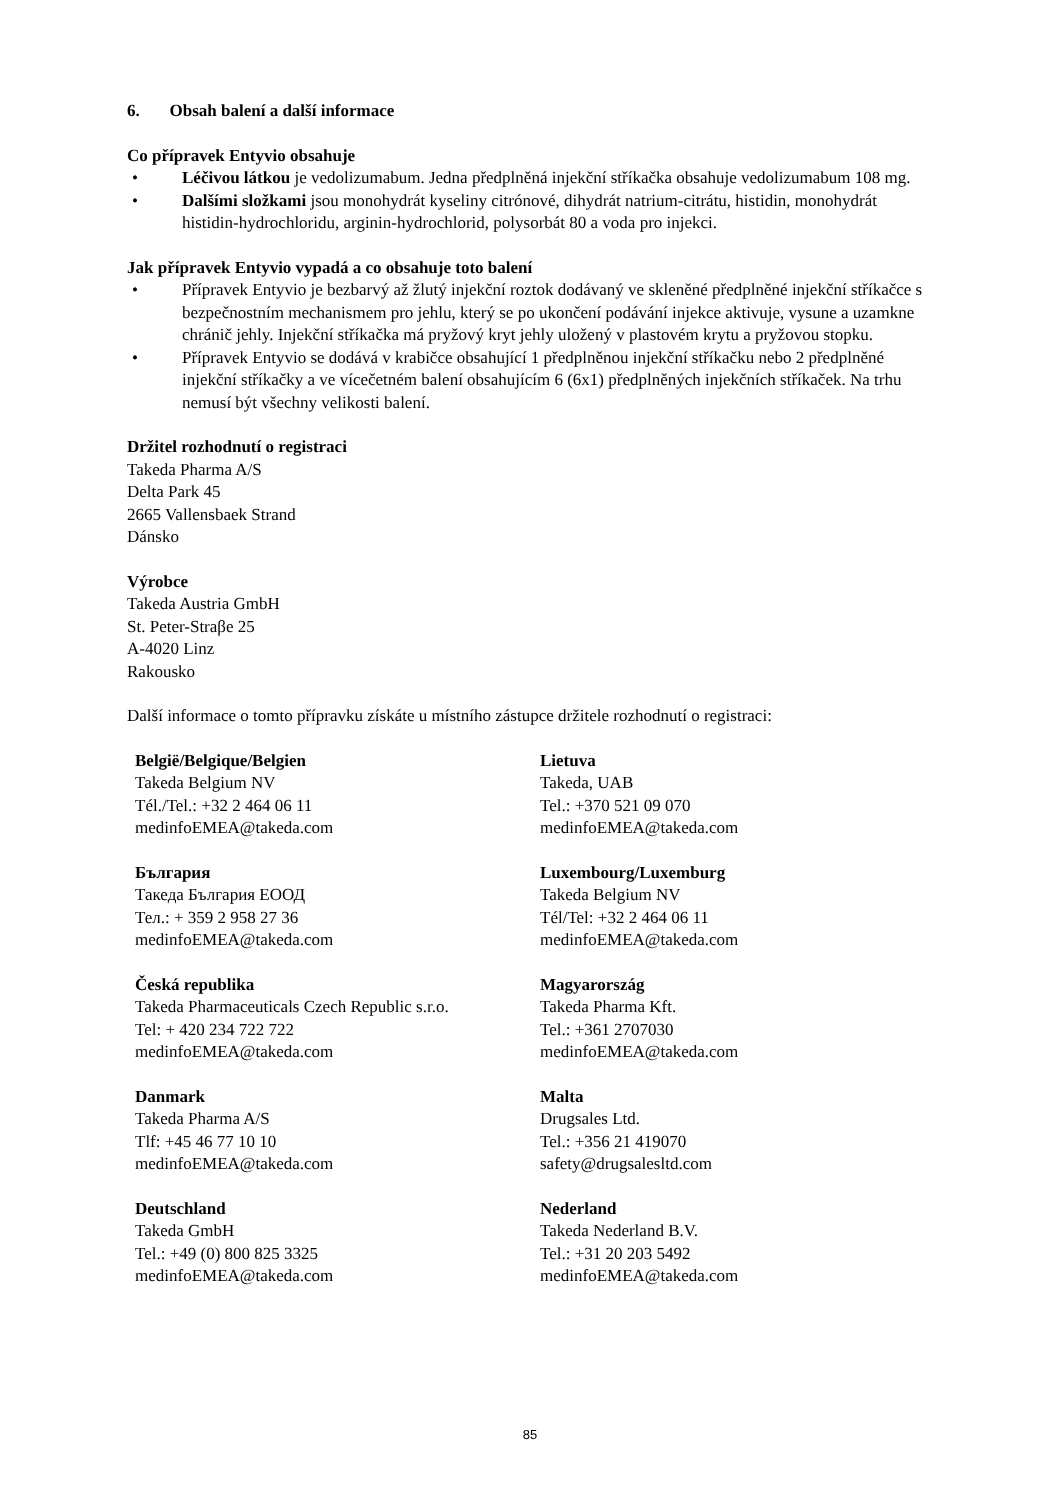6. Obsah balení a další informace
Co přípravek Entyvio obsahuje
• Léčivou látkou je vedolizumabum. Jedna předplněná injekční stříkačka obsahuje vedolizumabum 108 mg.
• Dalšími složkami jsou monohydrát kyseliny citrónové, dihydrát natrium-citrátu, histidin, monohydrát histidin-hydrochloridu, arginin-hydrochlorid, polysorbát 80 a voda pro injekci.
Jak přípravek Entyvio vypadá a co obsahuje toto balení
• Přípravek Entyvio je bezbarvý až žlutý injekční roztok dodávaný ve skleněné předplněné injekční stříkačce s bezpečnostním mechanismem pro jehlu, který se po ukončení podávání injekce aktivuje, vysune a uzamkne chránič jehly. Injekční stříkačka má pryžový kryt jehly uložený v plastovém krytu a pryžovou stopku.
• Přípravek Entyvio se dodává v krabičce obsahující 1 předplněnou injekční stříkačku nebo 2 předplněné injekční stříkačky a ve vícečetném balení obsahujícím 6 (6x1) předplněných injekčních stříkaček. Na trhu nemusí být všechny velikosti balení.
Držitel rozhodnutí o registraci
Takeda Pharma A/S
Delta Park 45
2665 Vallensbaek Strand
Dánsko
Výrobce
Takeda Austria GmbH
St. Peter-Straβe 25
A-4020 Linz
Rakousko
Další informace o tomto přípravku získáte u místního zástupce držitele rozhodnutí o registraci:
| België/Belgique/Belgien Takeda Belgium NV Tél./Tel.: +32 2 464 06 11 medinfoEMEA@takeda.com | Lietuva Takeda, UAB Tel.: +370 521 09 070 medinfoEMEA@takeda.com |
| България Такеда България ЕООД Тел.: + 359 2 958 27 36 medinfoEMEA@takeda.com | Luxembourg/Luxemburg Takeda Belgium NV Tél/Tel: +32 2 464 06 11 medinfoEMEA@takeda.com |
| Česká republika Takeda Pharmaceuticals Czech Republic s.r.o. Tel: + 420 234 722 722 medinfoEMEA@takeda.com | Magyarország Takeda Pharma Kft. Tel.: +361 2707030 medinfoEMEA@takeda.com |
| Danmark Takeda Pharma A/S Tlf: +45 46 77 10 10 medinfoEMEA@takeda.com | Malta Drugsales Ltd. Tel.: +356 21 419070 safety@drugsalesltd.com |
| Deutschland Takeda GmbH Tel.: +49 (0) 800 825 3325 medinfoEMEA@takeda.com | Nederland Takeda Nederland B.V. Tel.: +31 20 203 5492 medinfoEMEA@takeda.com |
85